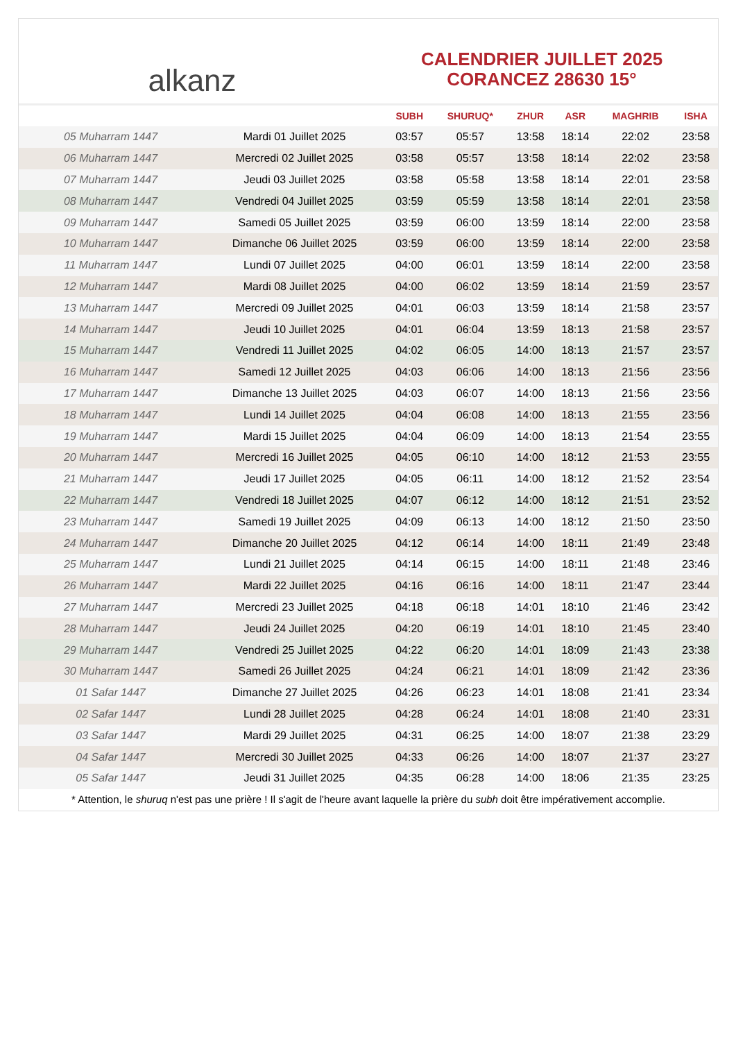alkanz
CALENDRIER JUILLET 2025
CORANCEZ 28630 15°
| | | SUBH | SHURUQ* | ZHUR | ASR | MAGHRIB | ISHA |
| --- | --- | --- | --- | --- | --- | --- | --- |
| 05 Muharram 1447 | Mardi 01 Juillet 2025 | 03:57 | 05:57 | 13:58 | 18:14 | 22:02 | 23:58 |
| 06 Muharram 1447 | Mercredi 02 Juillet 2025 | 03:58 | 05:57 | 13:58 | 18:14 | 22:02 | 23:58 |
| 07 Muharram 1447 | Jeudi 03 Juillet 2025 | 03:58 | 05:58 | 13:58 | 18:14 | 22:01 | 23:58 |
| 08 Muharram 1447 | Vendredi 04 Juillet 2025 | 03:59 | 05:59 | 13:58 | 18:14 | 22:01 | 23:58 |
| 09 Muharram 1447 | Samedi 05 Juillet 2025 | 03:59 | 06:00 | 13:59 | 18:14 | 22:00 | 23:58 |
| 10 Muharram 1447 | Dimanche 06 Juillet 2025 | 03:59 | 06:00 | 13:59 | 18:14 | 22:00 | 23:58 |
| 11 Muharram 1447 | Lundi 07 Juillet 2025 | 04:00 | 06:01 | 13:59 | 18:14 | 22:00 | 23:58 |
| 12 Muharram 1447 | Mardi 08 Juillet 2025 | 04:00 | 06:02 | 13:59 | 18:14 | 21:59 | 23:57 |
| 13 Muharram 1447 | Mercredi 09 Juillet 2025 | 04:01 | 06:03 | 13:59 | 18:14 | 21:58 | 23:57 |
| 14 Muharram 1447 | Jeudi 10 Juillet 2025 | 04:01 | 06:04 | 13:59 | 18:13 | 21:58 | 23:57 |
| 15 Muharram 1447 | Vendredi 11 Juillet 2025 | 04:02 | 06:05 | 14:00 | 18:13 | 21:57 | 23:57 |
| 16 Muharram 1447 | Samedi 12 Juillet 2025 | 04:03 | 06:06 | 14:00 | 18:13 | 21:56 | 23:56 |
| 17 Muharram 1447 | Dimanche 13 Juillet 2025 | 04:03 | 06:07 | 14:00 | 18:13 | 21:56 | 23:56 |
| 18 Muharram 1447 | Lundi 14 Juillet 2025 | 04:04 | 06:08 | 14:00 | 18:13 | 21:55 | 23:56 |
| 19 Muharram 1447 | Mardi 15 Juillet 2025 | 04:04 | 06:09 | 14:00 | 18:13 | 21:54 | 23:55 |
| 20 Muharram 1447 | Mercredi 16 Juillet 2025 | 04:05 | 06:10 | 14:00 | 18:12 | 21:53 | 23:55 |
| 21 Muharram 1447 | Jeudi 17 Juillet 2025 | 04:05 | 06:11 | 14:00 | 18:12 | 21:52 | 23:54 |
| 22 Muharram 1447 | Vendredi 18 Juillet 2025 | 04:07 | 06:12 | 14:00 | 18:12 | 21:51 | 23:52 |
| 23 Muharram 1447 | Samedi 19 Juillet 2025 | 04:09 | 06:13 | 14:00 | 18:12 | 21:50 | 23:50 |
| 24 Muharram 1447 | Dimanche 20 Juillet 2025 | 04:12 | 06:14 | 14:00 | 18:11 | 21:49 | 23:48 |
| 25 Muharram 1447 | Lundi 21 Juillet 2025 | 04:14 | 06:15 | 14:00 | 18:11 | 21:48 | 23:46 |
| 26 Muharram 1447 | Mardi 22 Juillet 2025 | 04:16 | 06:16 | 14:00 | 18:11 | 21:47 | 23:44 |
| 27 Muharram 1447 | Mercredi 23 Juillet 2025 | 04:18 | 06:18 | 14:01 | 18:10 | 21:46 | 23:42 |
| 28 Muharram 1447 | Jeudi 24 Juillet 2025 | 04:20 | 06:19 | 14:01 | 18:10 | 21:45 | 23:40 |
| 29 Muharram 1447 | Vendredi 25 Juillet 2025 | 04:22 | 06:20 | 14:01 | 18:09 | 21:43 | 23:38 |
| 30 Muharram 1447 | Samedi 26 Juillet 2025 | 04:24 | 06:21 | 14:01 | 18:09 | 21:42 | 23:36 |
| 01 Safar 1447 | Dimanche 27 Juillet 2025 | 04:26 | 06:23 | 14:01 | 18:08 | 21:41 | 23:34 |
| 02 Safar 1447 | Lundi 28 Juillet 2025 | 04:28 | 06:24 | 14:01 | 18:08 | 21:40 | 23:31 |
| 03 Safar 1447 | Mardi 29 Juillet 2025 | 04:31 | 06:25 | 14:00 | 18:07 | 21:38 | 23:29 |
| 04 Safar 1447 | Mercredi 30 Juillet 2025 | 04:33 | 06:26 | 14:00 | 18:07 | 21:37 | 23:27 |
| 05 Safar 1447 | Jeudi 31 Juillet 2025 | 04:35 | 06:28 | 14:00 | 18:06 | 21:35 | 23:25 |
* Attention, le shuruq n'est pas une prière ! Il s'agit de l'heure avant laquelle la prière du subh doit être impérativement accomplie.